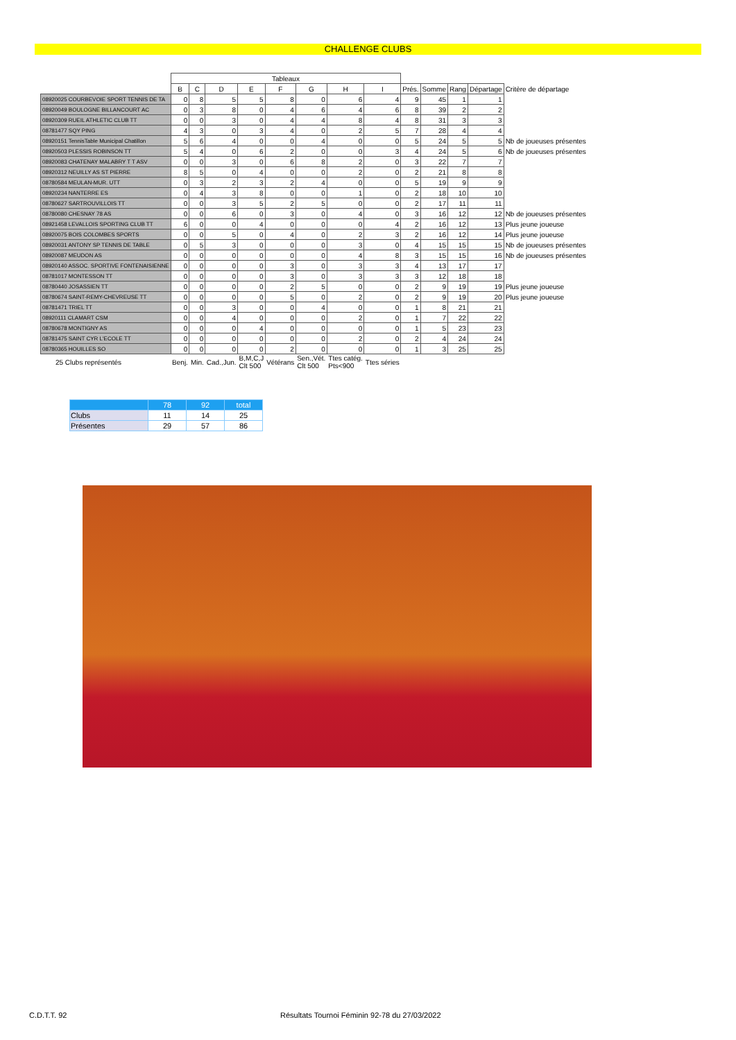CHALLENGE CLUBS
| | Tableaux | | | | | | | | | | | | |
| | B | C | D | E | F | G | H | I | Prés. | Somme | Rang | Départage | Critère de départage |
| 08920025 COURBEVOIE SPORT TENNIS DE TA | 0 | 8 | 5 | 5 | 8 | 0 | 6 | 4 | 9 | 45 | 1 | 1 | |
| 08920049 BOULOGNE BILLANCOURT AC | 0 | 3 | 8 | 0 | 4 | 6 | 4 | 6 | 8 | 39 | 2 | 2 | |
| 08920309 RUEIL ATHLETIC CLUB TT | 0 | 0 | 3 | 0 | 4 | 4 | 8 | 4 | 8 | 31 | 3 | 3 | |
| 08781477 SQY PING | 4 | 3 | 0 | 3 | 4 | 0 | 2 | 5 | 7 | 28 | 4 | 4 | |
| 08920151 TennisTable Municipal Chatillon | 5 | 6 | 4 | 0 | 0 | 4 | 0 | 0 | 5 | 24 | 5 | 5 | Nb de joueuses présentes |
| 08920503 PLESSIS ROBINSON TT | 5 | 4 | 0 | 6 | 2 | 0 | 0 | 3 | 4 | 24 | 5 | 6 | Nb de joueuses présentes |
| 08920083 CHATENAY MALABRY T T ASV | 0 | 0 | 3 | 0 | 6 | 8 | 2 | 0 | 3 | 22 | 7 | 7 | |
| 08920312 NEUILLY AS ST PIERRE | 8 | 5 | 0 | 4 | 0 | 0 | 2 | 0 | 2 | 21 | 8 | 8 | |
| 08780584 MEULAN-MUR. UTT | 0 | 3 | 2 | 3 | 2 | 4 | 0 | 0 | 5 | 19 | 9 | 9 | |
| 08920234 NANTERRE ES | 0 | 4 | 3 | 8 | 0 | 0 | 1 | 0 | 2 | 18 | 10 | 10 | |
| 08780627 SARTROUVILLOIS TT | 0 | 0 | 3 | 5 | 2 | 5 | 0 | 0 | 2 | 17 | 11 | 11 | |
| 08780080 CHESNAY 78 AS | 0 | 0 | 6 | 0 | 3 | 0 | 4 | 0 | 3 | 16 | 12 | 12 | Nb de joueuses présentes |
| 08921458 LEVALLOIS SPORTING CLUB TT | 6 | 0 | 0 | 4 | 0 | 0 | 0 | 4 | 2 | 16 | 12 | 13 | Plus jeune joueuse |
| 08920075 BOIS COLOMBES SPORTS | 0 | 0 | 5 | 0 | 4 | 0 | 2 | 3 | 2 | 16 | 12 | 14 | Plus jeune joueuse |
| 08920031 ANTONY SP TENNIS DE TABLE | 0 | 5 | 3 | 0 | 0 | 0 | 3 | 0 | 4 | 15 | 15 | 15 | Nb de joueuses présentes |
| 08920087 MEUDON AS | 0 | 0 | 0 | 0 | 0 | 0 | 4 | 8 | 3 | 15 | 15 | 16 | Nb de joueuses présentes |
| 08920140 ASSOC. SPORTIVE FONTENAISIENNE | 0 | 0 | 0 | 0 | 3 | 0 | 3 | 3 | 4 | 13 | 17 | 17 | |
| 08781017 MONTESSON TT | 0 | 0 | 0 | 0 | 3 | 0 | 3 | 3 | 3 | 12 | 18 | 18 | |
| 08780440 JOSASSIEN TT | 0 | 0 | 0 | 0 | 2 | 5 | 0 | 0 | 2 | 9 | 19 | 19 | Plus jeune joueuse |
| 08780674 SAINT-REMY-CHEVREUSE TT | 0 | 0 | 0 | 0 | 5 | 0 | 2 | 0 | 2 | 9 | 19 | 20 | Plus jeune joueuse |
| 08781471 TRIEL TT | 0 | 0 | 3 | 0 | 0 | 4 | 0 | 0 | 1 | 8 | 21 | 21 | |
| 08920111 CLAMART CSM | 0 | 0 | 4 | 0 | 0 | 0 | 2 | 0 | 1 | 7 | 22 | 22 | |
| 08780678 MONTIGNY AS | 0 | 0 | 0 | 4 | 0 | 0 | 0 | 0 | 1 | 5 | 23 | 23 | |
| 08781475 SAINT CYR L'ECOLE TT | 0 | 0 | 0 | 0 | 0 | 0 | 2 | 0 | 2 | 4 | 24 | 24 | |
| 08780365 HOUILLES SO | 0 | 0 | 0 | 0 | 2 | 0 | 0 | 0 | 1 | 3 | 25 | 25 | |
| 25 Clubs représentés | Benj. | Min. | Cad.,Jun. | B,M,C,J Clt 500 | Vétérans | Sen.,Vét. Clt 500 | Ttes catég. Pts<900 | Ttes séries | | | | | |
| | 78 | 92 | total |
| --- | --- | --- | --- |
| Clubs | 11 | 14 | 25 |
| Présentes | 29 | 57 | 86 |
C.D.T.T. 92
Résultats Tournoi Féminin 92-78 du 27/03/2022